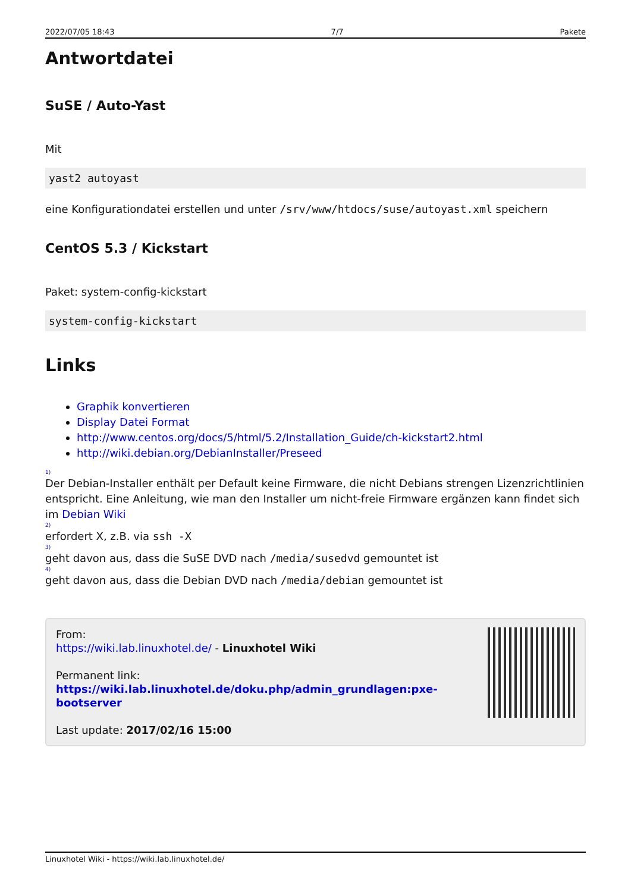2022/07/05 18:43 7/7 Pakete
Antwortdatei
SuSE / Auto-Yast
Mit
yast2 autoyast
eine Konfigurationdatei erstellen und unter /srv/www/htdocs/suse/autoyast.xml speichern
CentOS 5.3 / Kickstart
Paket: system-config-kickstart
system-config-kickstart
Links
Graphik konvertieren
Display Datei Format
http://www.centos.org/docs/5/html/5.2/Installation_Guide/ch-kickstart2.html
http://wiki.debian.org/DebianInstaller/Preseed
1)
Der Debian-Installer enthält per Default keine Firmware, die nicht Debians strengen Lizenzrichtlinien entspricht. Eine Anleitung, wie man den Installer um nicht-freie Firmware ergänzen kann findet sich im Debian Wiki
2)
erfordert X, z.B. via ssh -X
3)
geht davon aus, dass die SuSE DVD nach /media/susedvd gemountet ist
4)
geht davon aus, dass die Debian DVD nach /media/debian gemountet ist
From:
https://wiki.lab.linuxhotel.de/ - Linuxhotel Wiki
Permanent link:
https://wiki.lab.linuxhotel.de/doku.php/admin_grundlagen:pxe-bootserver
Last update: 2017/02/16 15:00
Linuxhotel Wiki - https://wiki.lab.linuxhotel.de/